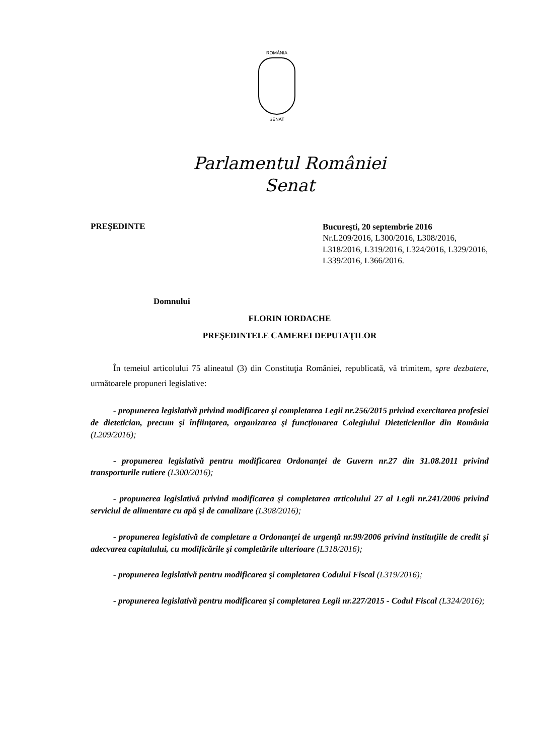ROMÂNIA
SENAT
Parlamentul României
Senat
PREŞEDINTE
Bucureşti, 20 septembrie 2016
Nr.L209/2016, L300/2016, L308/2016, L318/2016, L319/2016, L324/2016, L329/2016, L339/2016, L366/2016.
Domnului
FLORIN IORDACHE
PREŞEDINTELE CAMEREI DEPUTAŢILOR
În temeiul articolului 75 alineatul (3) din Constituţia României, republicată, vă trimitem, spre dezbatere, următoarele propuneri legislative:
- propunerea legislativă privind modificarea şi completarea Legii nr.256/2015 privind exercitarea profesiei de dietetician, precum şi înfiinţarea, organizarea şi funcţionarea Colegiului Dieteticienilor din România (L209/2016);
- propunerea legislativă pentru modificarea Ordonanţei de Guvern nr.27 din 31.08.2011 privind transporturile rutiere (L300/2016);
- propunerea legislativă privind modificarea şi completarea articolului 27 al Legii nr.241/2006 privind serviciul de alimentare cu apă şi de canalizare (L308/2016);
- propunerea legislativă de completare a Ordonanţei de urgenţă nr.99/2006 privind instituţiile de credit şi adecvarea capitalului, cu modificările şi completările ulterioare (L318/2016);
- propunerea legislativă pentru modificarea şi completarea Codului Fiscal (L319/2016);
- propunerea legislativă pentru modificarea şi completarea Legii nr.227/2015 - Codul Fiscal (L324/2016);